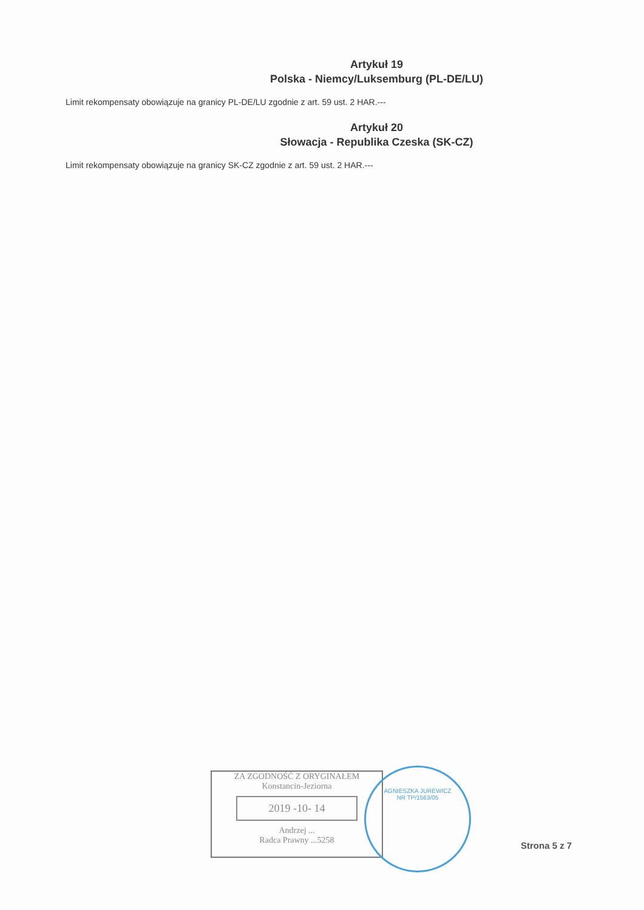Artykuł 19
Polska - Niemcy/Luksemburg (PL-DE/LU)
Limit rekompensaty obowiązuje na granicy PL-DE/LU zgodnie z art. 59 ust. 2 HAR.---
Artykuł 20
Słowacja - Republika Czeska (SK-CZ)
Limit rekompensaty obowiązuje na granicy SK-CZ zgodnie z art. 59 ust. 2 HAR.---
ZA ZGODNOŚĆ Z ORYGINAŁEM
Konstancin-Jeziorna
2019 -10- 14
Andrzej ...
Radca Prawny ...5258
AGNIESZKA JUREWICZ
NR TP/1563/05
Strona 5 z 7